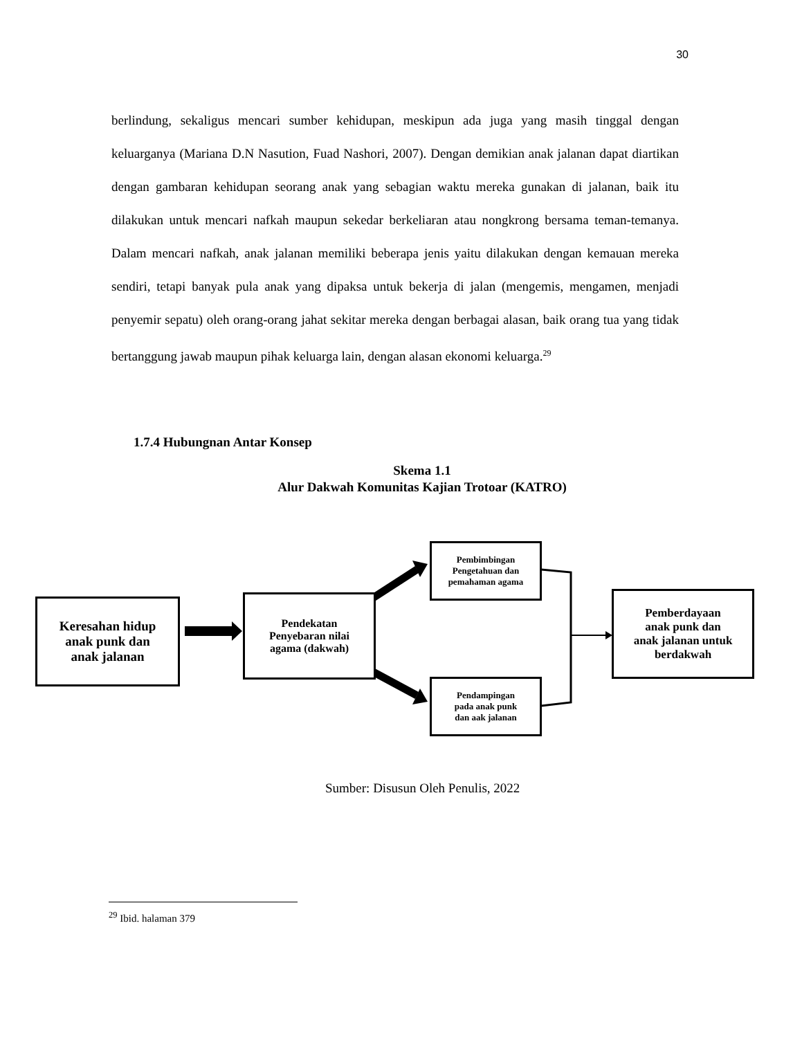30
berlindung, sekaligus mencari sumber kehidupan, meskipun ada juga yang masih tinggal dengan keluarganya (Mariana D.N Nasution, Fuad Nashori, 2007). Dengan demikian anak jalanan dapat diartikan dengan gambaran kehidupan seorang anak yang sebagian waktu mereka gunakan di jalanan, baik itu dilakukan untuk mencari nafkah maupun sekedar berkeliaran atau nongkrong bersama teman-temanya. Dalam mencari nafkah, anak jalanan memiliki beberapa jenis yaitu dilakukan dengan kemauan mereka sendiri, tetapi banyak pula anak yang dipaksa untuk bekerja di jalan (mengemis, mengamen, menjadi penyemir sepatu) oleh orang-orang jahat sekitar mereka dengan berbagai alasan, baik orang tua yang tidak bertanggung jawab maupun pihak keluarga lain, dengan alasan ekonomi keluarga.<sup>29</sup>
1.7.4 Hubungnan Antar Konsep
Skema 1.1
Alur Dakwah Komunitas Kajian Trotoar (KATRO)
Keresahan hidup
anak punk dan
anak jalanan
Pendekatan
Penyebaran nilai
agama (dakwah)
Pembimbingan
Pengetahuan dan
pemahaman agama
Pendampingan
pada anak punk
dan aak jalanan
Pemberdayaan
anak punk dan
anak jalanan untuk
berdakwah
Sumber: Disusun Oleh Penulis, 2022
<sup>29</sup> Ibid. halaman 379